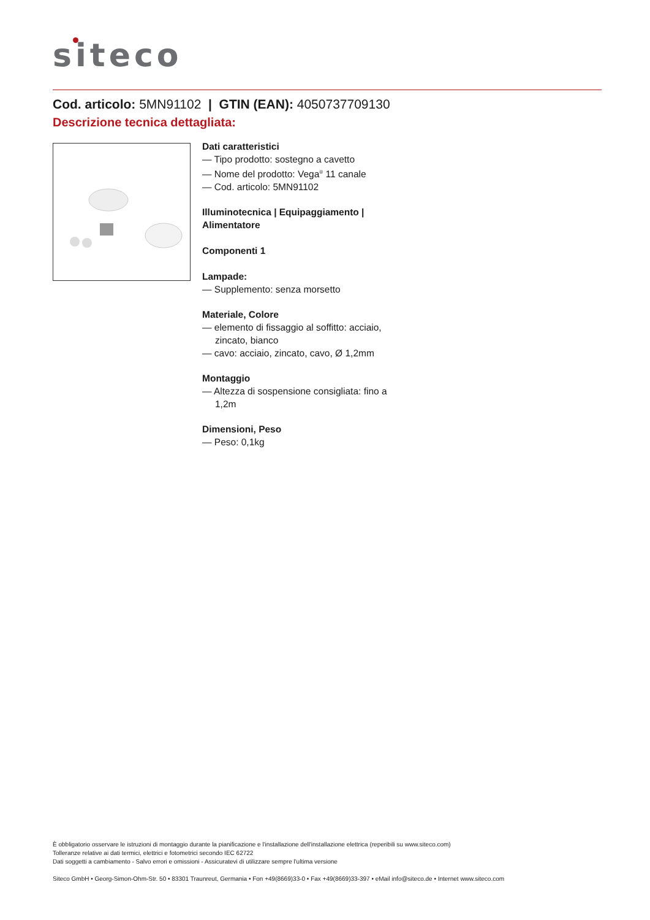siteco
Cod. articolo: 5MN91102 | GTIN (EAN): 4050737709130
Descrizione tecnica dettagliata:
Dati caratteristici
— Tipo prodotto: sostegno a cavetto
— Nome del prodotto: Vega<sup>®</sup> 11 canale
— Cod. articolo: 5MN91102
Illuminotecnica | Equipaggiamento | Alimentatore
Componenti 1
Lampade:
— Supplemento: senza morsetto
Materiale, Colore
— elemento di fissaggio al soffitto: acciaio, zincato, bianco
— cavo: acciaio, zincato, cavo, Ø 1,2mm
Montaggio
— Altezza di sospensione consigliata: fino a 1,2m
Dimensioni, Peso
— Peso: 0,1kg
È obbligatorio osservare le istruzioni di montaggio durante la pianificazione e l'installazione dell'installazione elettrica (reperibili su www.siteco.com)
Tolleranze relative ai dati termici, elettrici e fotometrici secondo IEC 62722
Dati soggetti a cambiamento - Salvo errori e omissioni - Assicuratevi di utilizzare sempre l'ultima versione
Siteco GmbH • Georg-Simon-Ohm-Str. 50 • 83301 Traunreut, Germania • Fon +49(8669)33-0 • Fax +49(8669)33-397 • eMail info@siteco.de • Internet www.siteco.com